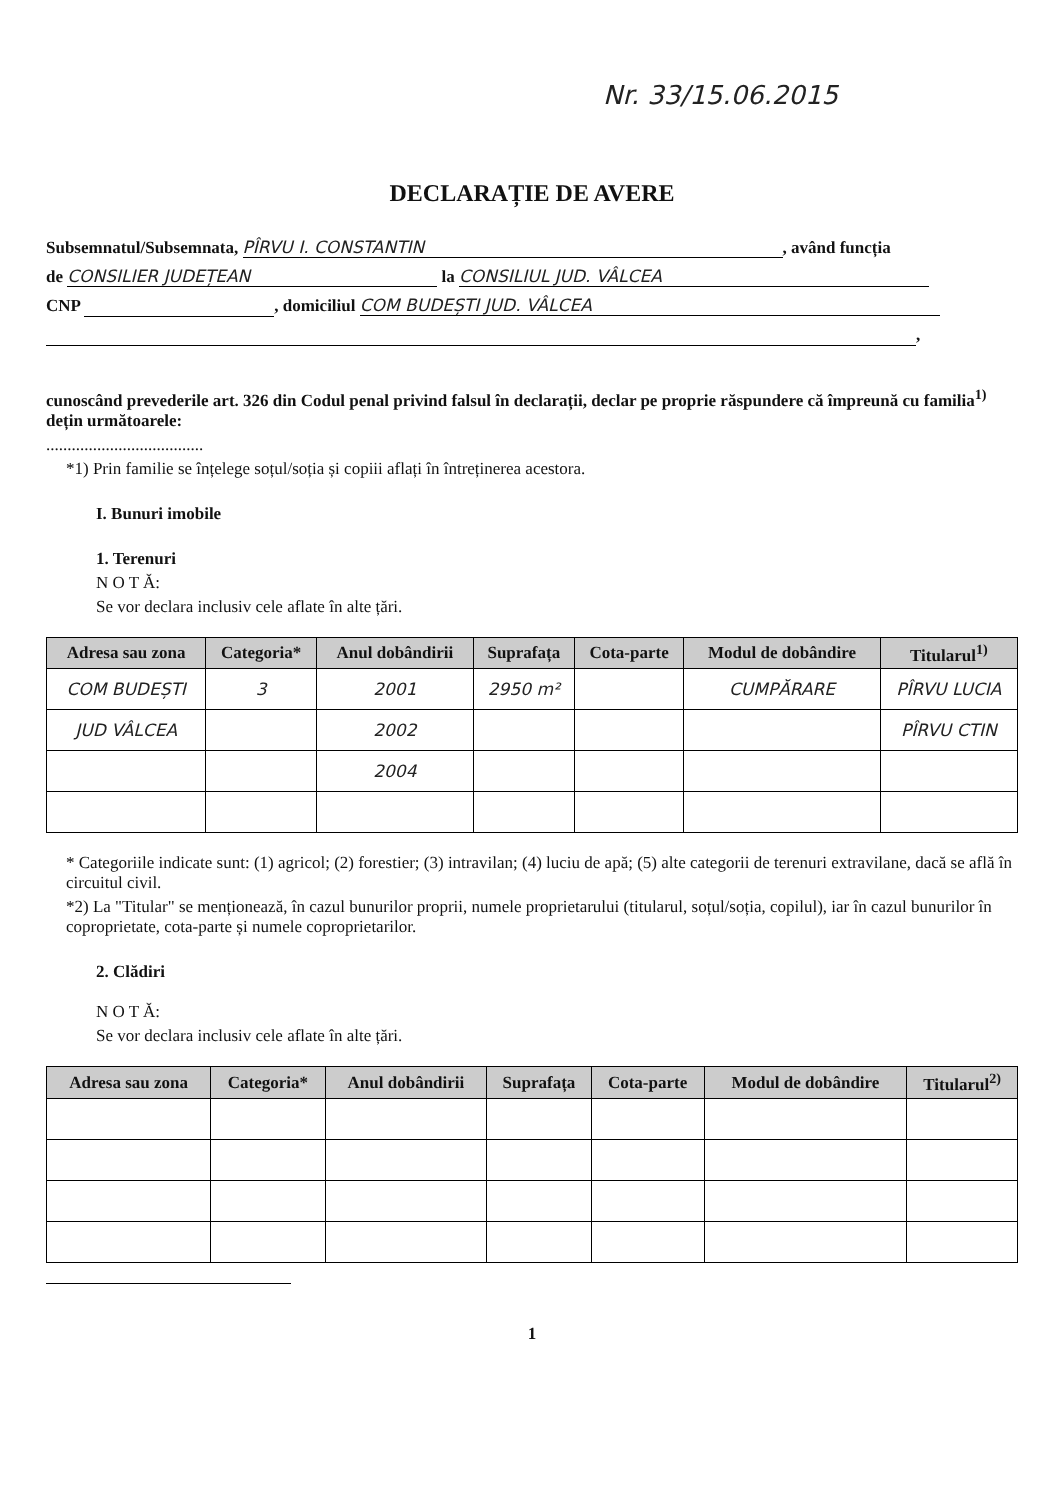Nr. 33/15.06.2015
DECLARAȚIE DE AVERE
Subsemnatul/Subsemnata, PÎRVU I. CONSTANTIN, având funcția
de CONSILIER JUDEȚEAN la CONSILIUL JUD. VÂLCEA
CNP , domiciliul COM BUDEȘTI JUD. VÂLCEA
,
cunoscând prevederile art. 326 din Codul penal privind falsul în declarații, declar pe proprie răspundere că împreună cu familia<sup>1)</sup> dețin următoarele:
.....................................
*1) Prin familie se înțelege soțul/soția și copiii aflați în întreținerea acestora.
I. Bunuri imobile
1. Terenuri
N O T Ă:
Se vor declara inclusiv cele aflate în alte țări.
| Adresa sau zona | Categoria* | Anul dobândirii | Suprafața | Cota-parte | Modul de dobândire | Titularul<sup>1)</sup> |
| --- | --- | --- | --- | --- | --- | --- |
| COM BUDEȘTI | 3 | 2001 | 2950 m² | | CUMPĂRARE | PÎRVU LUCIA |
| JUD VÂLCEA | | 2002 | | | | PÎRVU CTIN |
| | | 2004 | | | | |
* Categoriile indicate sunt: (1) agricol; (2) forestier; (3) intravilan; (4) luciu de apă; (5) alte categorii de terenuri extravilane, dacă se află în circuitul civil.
*2) La "Titular" se menționează, în cazul bunurilor proprii, numele proprietarului (titularul, soțul/soția, copilul), iar în cazul bunurilor în coproprietate, cota-parte și numele coproprietarilor.
2. Clădiri
N O T Ă:
Se vor declara inclusiv cele aflate în alte țări.
| Adresa sau zona | Categoria* | Anul dobândirii | Suprafața | Cota-parte | Modul de dobândire | Titularul<sup>2)</sup> |
| --- | --- | --- | --- | --- | --- | --- |
1